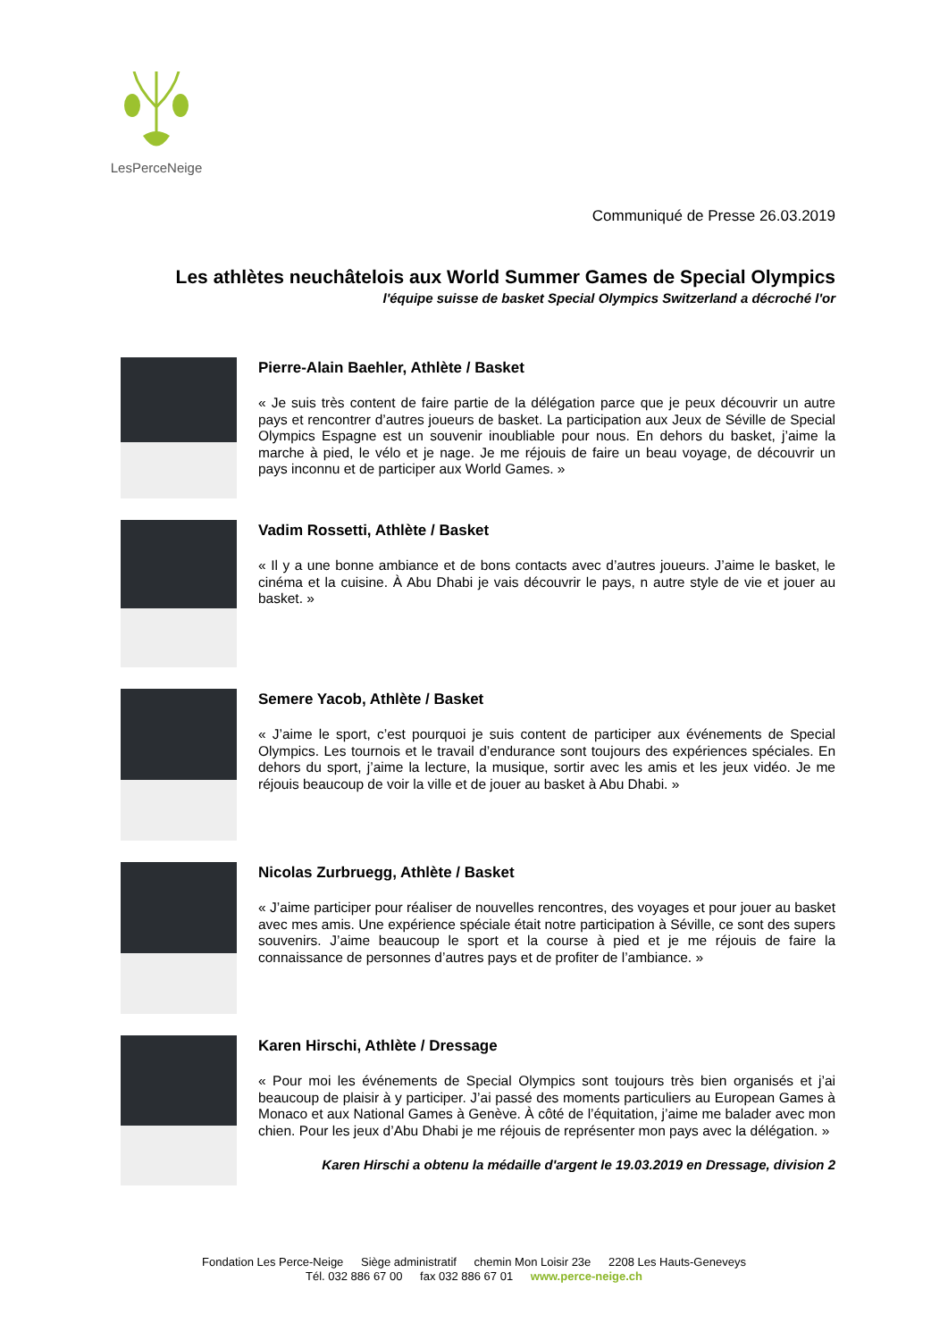LesPerceNeige
Communiqué de Presse 26.03.2019
Les athlètes neuchâtelois aux World Summer Games de Special Olympics
l'équipe suisse de basket Special Olympics Switzerland a décroché l'or
Pierre-Alain Baehler, Athlète / Basket
« Je suis très content de faire partie de la délégation parce que je peux découvrir un autre pays et rencontrer d’autres joueurs de basket. La participation aux Jeux de Séville de Special Olympics Espagne est un souvenir inoubliable pour nous. En dehors du basket, j’aime la marche à pied, le vélo et je nage. Je me réjouis de faire un beau voyage, de découvrir un pays inconnu et de participer aux World Games. »
Vadim Rossetti, Athlète / Basket
« Il y a une bonne ambiance et de bons contacts avec d’autres joueurs. J’aime le basket, le cinéma et la cuisine. À Abu Dhabi je vais découvrir le pays, n autre style de vie et jouer au basket. »
Semere Yacob, Athlète / Basket
« J’aime le sport, c’est pourquoi je suis content de participer aux événements de Special Olympics. Les tournois et le travail d’endurance sont toujours des expériences spéciales. En dehors du sport, j’aime la lecture, la musique, sortir avec les amis et les jeux vidéo. Je me réjouis beaucoup de voir la ville et de jouer au basket à Abu Dhabi. »
Nicolas Zurbruegg, Athlète / Basket
« J’aime participer pour réaliser de nouvelles rencontres, des voyages et pour jouer au basket avec mes amis. Une expérience spéciale était notre participation à Séville, ce sont des supers souvenirs. J’aime beaucoup le sport et la course à pied et je me réjouis de faire la connaissance de personnes d’autres pays et de profiter de l’ambiance. »
Karen Hirschi, Athlète / Dressage
« Pour moi les événements de Special Olympics sont toujours très bien organisés et j’ai beaucoup de plaisir à y participer. J’ai passé des moments particuliers au European Games à Monaco et aux National Games à Genève. À côté de l’équitation, j’aime me balader avec mon chien. Pour les jeux d’Abu Dhabi je me réjouis de représenter mon pays avec la délégation. »
Karen Hirschi a obtenu la médaille d'argent le 19.03.2019 en Dressage, division 2
Fondation Les Perce-Neige Siège administratif chemin Mon Loisir 23e 2208 Les Hauts-Geneveys
Tél. 032 886 67 00 fax 032 886 67 01 www.perce-neige.ch